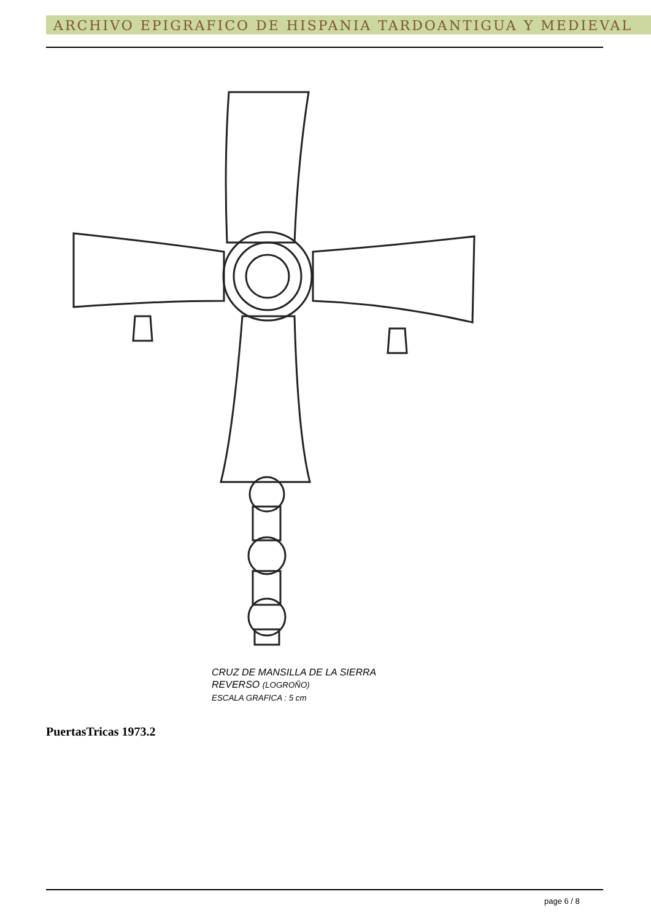ARCHIVO EPIGRAFICO DE HISPANIA TARDOANTIGUA Y MEDIEVAL
CRUZ DE MANSILLA DE LA SIERRA
REVERSO (LOGROÑO)
ESCALA GRAFICA : 5 cm
PuertasTricas 1973.2
page 6 / 8